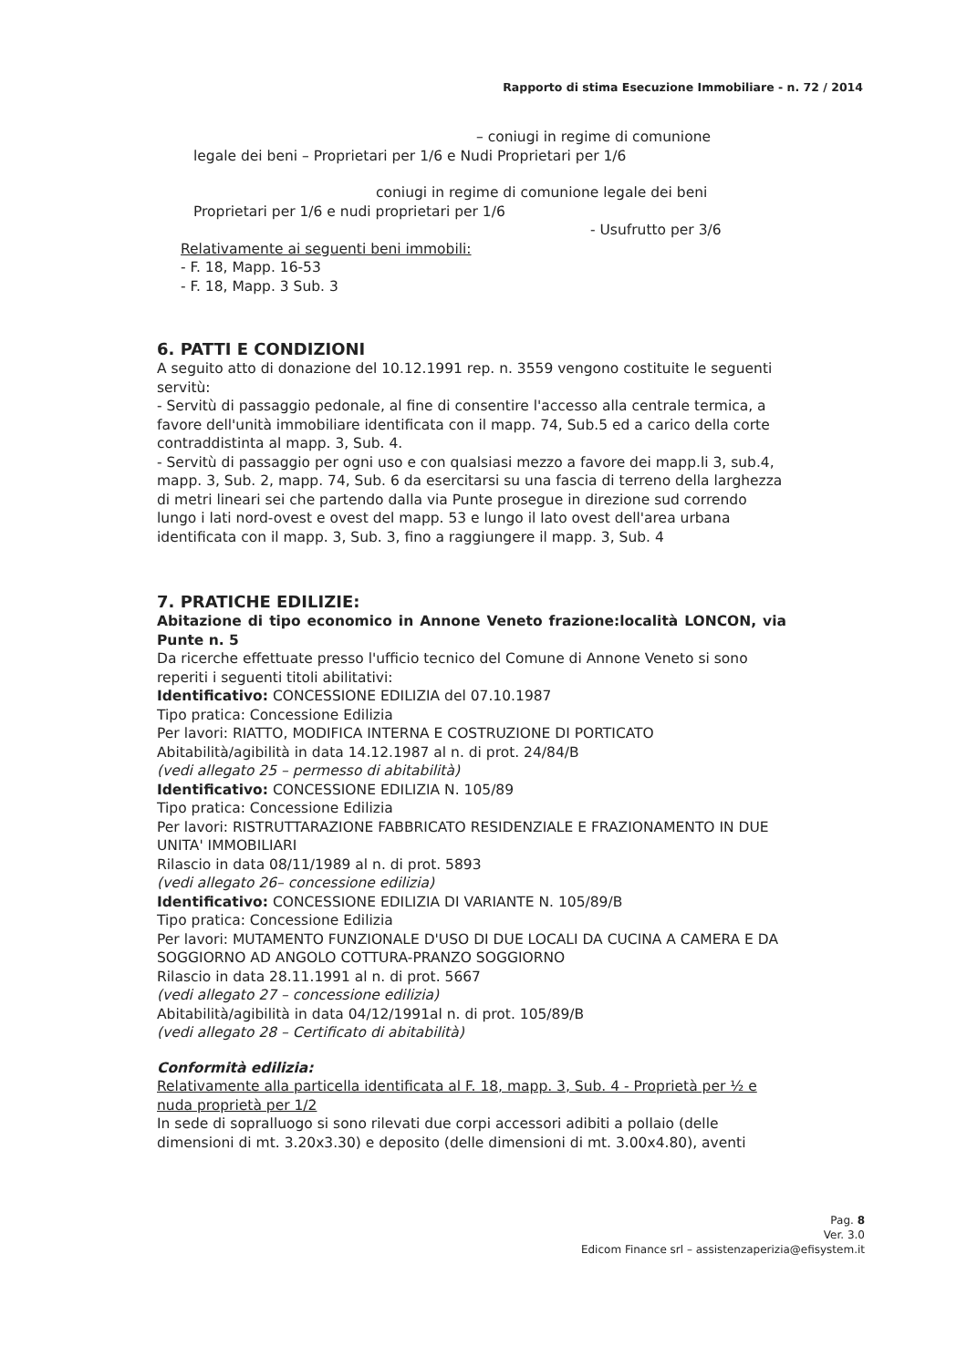Rapporto di stima Esecuzione Immobiliare - n. 72 / 2014
– coniugi in regime di comunione
legale dei beni – Proprietari per 1/6 e Nudi Proprietari per 1/6
coniugi in regime di comunione legale dei beni
Proprietari per 1/6 e nudi proprietari per 1/6
- Usufrutto per 3/6
Relativamente ai seguenti beni immobili:
- F. 18, Mapp. 16-53
- F. 18, Mapp. 3 Sub. 3
6. PATTI E CONDIZIONI
A seguito atto di donazione del 10.12.1991 rep. n. 3559 vengono costituite le seguenti servitù:
- Servitù di passaggio pedonale, al fine di consentire l'accesso alla centrale termica, a favore dell'unità immobiliare identificata con il mapp. 74, Sub.5 ed a carico della corte contraddistinta al mapp. 3, Sub. 4.
- Servitù di passaggio per ogni uso e con qualsiasi mezzo a favore dei mapp.li 3, sub.4, mapp. 3, Sub. 2, mapp. 74, Sub. 6 da esercitarsi su una fascia di terreno della larghezza di metri lineari sei che partendo dalla via Punte prosegue in direzione sud correndo lungo i lati nord-ovest e ovest del mapp. 53 e lungo il lato ovest dell'area urbana identificata con il mapp. 3, Sub. 3, fino a raggiungere il mapp. 3, Sub. 4
7. PRATICHE EDILIZIE:
Abitazione di tipo economico in Annone Veneto frazione:località LONCON, via Punte n. 5
Da ricerche effettuate presso l'ufficio tecnico del Comune di Annone Veneto si sono reperiti i seguenti titoli abilitativi:
Identificativo: CONCESSIONE EDILIZIA del 07.10.1987
Tipo pratica: Concessione Edilizia
Per lavori: RIATTO, MODIFICA INTERNA E COSTRUZIONE DI PORTICATO
Abitabilità/agibilità in data 14.12.1987 al n. di prot. 24/84/B
(vedi allegato 25 – permesso di abitabilità)
Identificativo: CONCESSIONE EDILIZIA N. 105/89
Tipo pratica: Concessione Edilizia
Per lavori: RISTRUTTARAZIONE FABBRICATO RESIDENZIALE E FRAZIONAMENTO IN DUE UNITA' IMMOBILIARI
Rilascio in data 08/11/1989 al n. di prot. 5893
(vedi allegato 26– concessione edilizia)
Identificativo: CONCESSIONE EDILIZIA DI VARIANTE N. 105/89/B
Tipo pratica: Concessione Edilizia
Per lavori: MUTAMENTO FUNZIONALE D'USO DI DUE LOCALI DA CUCINA A CAMERA E DA SOGGIORNO AD ANGOLO COTTURA-PRANZO SOGGIORNO
Rilascio in data 28.11.1991 al n. di prot. 5667
(vedi allegato 27 – concessione edilizia)
Abitabilità/agibilità in data 04/12/1991al n. di prot. 105/89/B
(vedi allegato 28 – Certificato di abitabilità)
Conformità edilizia:
Relativamente alla particella identificata al F. 18, mapp. 3, Sub. 4 - Proprietà per ½ e nuda proprietà per 1/2
In sede di sopralluogo si sono rilevati due corpi accessori adibiti a pollaio (delle dimensioni di mt. 3.20x3.30) e deposito (delle dimensioni di mt. 3.00x4.80), aventi
Pag. 8
Ver. 3.0
Edicom Finance srl – assistenzaperizia@efisystem.it